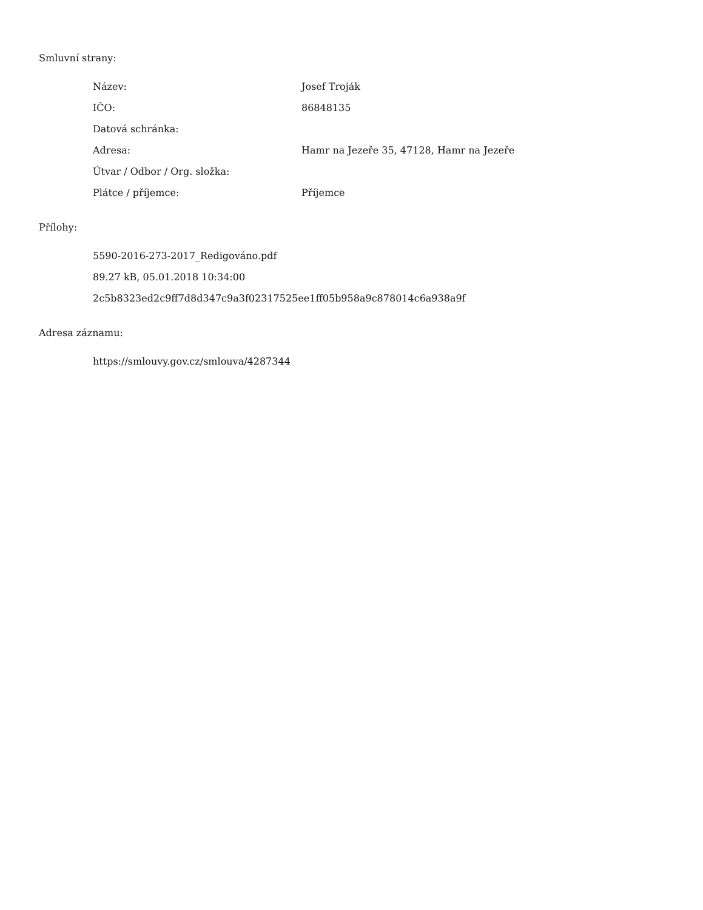Smluvní strany:
| Název: | Josef Troják |
| IČO: | 86848135 |
| Datová schránka: | |
| Adresa: | Hamr na Jezeře 35, 47128, Hamr na Jezeře |
| Útvar / Odbor / Org. složka: | |
| Plátce / příjemce: | Příjemce |
Přílohy:
5590-2016-273-2017_Redigováno.pdf
89.27 kB, 05.01.2018 10:34:00
2c5b8323ed2c9ff7d8d347c9a3f02317525ee1ff05b958a9c878014c6a938a9f
Adresa záznamu:
https://smlouvy.gov.cz/smlouva/4287344